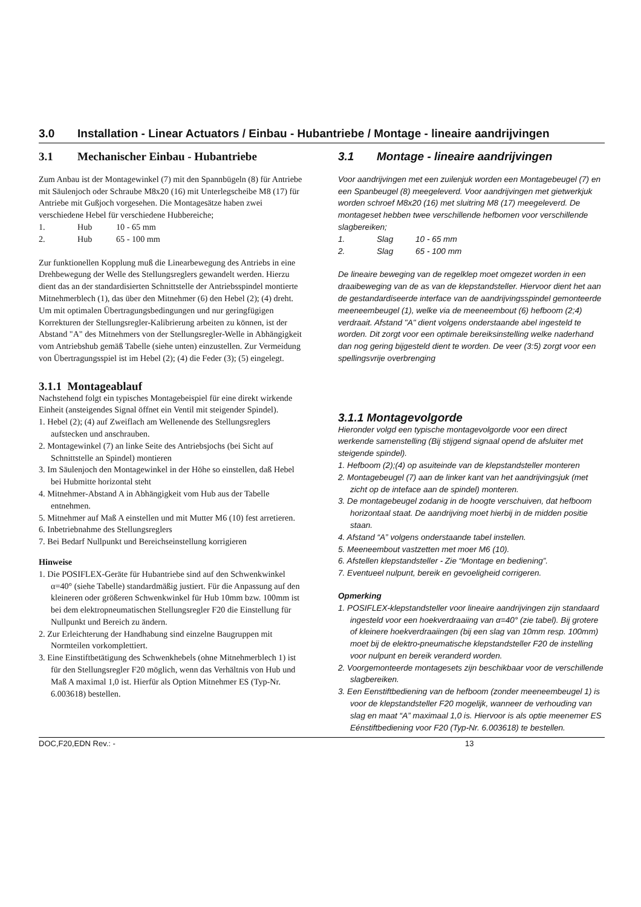3.0 Installation - Linear Actuators / Einbau - Hubantriebe / Montage - lineaire aandrijvingen
3.1 Mechanischer Einbau - Hubantriebe
Zum Anbau ist der Montagewinkel (7) mit den Spannbügeln (8) für Antriebe mit Säulenjoch oder Schraube M8x20 (16) mit Unterlegscheibe M8 (17) für Antriebe mit Gußjoch vorgesehen. Die Montagesätze haben zwei verschiedene Hebel für verschiedene Hubbereiche;
1. Hub 10 - 65 mm
2. Hub 65 - 100 mm
Zur funktionellen Kopplung muß die Linearbewegung des Antriebs in eine Drehbewegung der Welle des Stellungsreglers gewandelt werden. Hierzu dient das an der standardisierten Schnittstelle der Antriebsspindel montierte Mitnehmerblech (1), das über den Mitnehmer (6) den Hebel (2); (4) dreht. Um mit optimalen Übertragungsbedingungen und nur geringfügigen Korrekturen der Stellungsregler-Kalibrierung arbeiten zu können, ist der Abstand "A" des Mitnehmers von der Stellungsregler-Welle in Abhängigkeit vom Antriebshub gemäß Tabelle (siehe unten) einzustellen. Zur Vermeidung von Übertragungsspiel ist im Hebel (2); (4) die Feder (3); (5) eingelegt.
3.1.1 Montageablauf
Nachstehend folgt ein typisches Montagebeispiel für eine direkt wirkende Einheit (ansteigendes Signal öffnet ein Ventil mit steigender Spindel).
1. Hebel (2); (4) auf Zweiflach am Wellenende des Stellungsreglers aufstecken und anschrauben.
2. Montagewinkel (7) an linke Seite des Antriebsjochs (bei Sicht auf Schnittstelle an Spindel) montieren
3. Im Säulenjoch den Montagewinkel in der Höhe so einstellen, daß Hebel bei Hubmitte horizontal steht
4. Mitnehmer-Abstand A in Abhängigkeit vom Hub aus der Tabelle entnehmen.
5. Mitnehmer auf Maß A einstellen und mit Mutter M6 (10) fest arretieren.
6. Inbetriebnahme des Stellungsreglers
7. Bei Bedarf Nullpunkt und Bereichseinstellung korrigieren
Hinweise
1. Die POSIFLEX-Geräte für Hubantriebe sind auf den Schwenkwinkel α=40° (siehe Tabelle) standardmäßig justiert. Für die Anpassung auf den kleineren oder größeren Schwenkwinkel für Hub 10mm bzw. 100mm ist bei dem elektropneumatischen Stellungsregler F20 die Einstellung für Nullpunkt und Bereich zu ändern.
2. Zur Erleichterung der Handhabung sind einzelne Baugruppen mit Normteilen vorkomplettiert.
3. Eine Einstiftbetätigung des Schwenkhebels (ohne Mitnehmerblech 1) ist für den Stellungsregler F20 möglich, wenn das Verhältnis von Hub und Maß A maximal 1,0 ist. Hierfür als Option Mitnehmer ES (Typ-Nr. 6.003618) bestellen.
3.1 Montage - lineaire aandrijvingen
Voor aandrijvingen met een zuilenjuk worden een Montagebeugel (7) en een Spanbeugel (8) meegeleverd. Voor aandrijvingen met gietwerkjuk worden schroef M8x20 (16) met sluitring M8 (17) meegeleverd. De montageset hebben twee verschillende hefbomen voor verschillende slagbereiken;
1. Slag 10 - 65 mm
2. Slag 65 - 100 mm
De lineaire beweging van de regelklep moet omgezet worden in een draaibeweging van de as van de klepstandsteller. Hiervoor dient het aan de gestandardiseerde interface van de aandrijvingsspindel gemonteerde meeneembeugel (1), welke via de meeneembout (6) hefboom (2;4) verdraait. Afstand "A" dient volgens onderstaande abel ingesteld te worden. Dit zorgt voor een optimale bereiksinstelling welke naderhand dan nog gering bijgesteld dient te worden. De veer (3:5) zorgt voor een spellingsvrije overbrenging
3.1.1 Montagevolgorde
Hieronder volgd een typische montagevolgorde voor een direct werkende samenstelling (Bij stijgend signaal opend de afsluiter met steigende spindel).
1. Hefboom (2);(4) op asuiteinde van de klepstandsteller monteren
2. Montagebeugel (7) aan de linker kant van het aandrijvingsjuk (met zicht op de inteface aan de spindel) monteren.
3. De montagebeugel zodanig in de hoogte verschuiven, dat hefboom horizontaal staat. De aandrijving moet hierbij in de midden positie staan.
4. Afstand “A” volgens onderstaande tabel instellen.
5. Meeneembout vastzetten met moer M6 (10).
6. Afstellen klepstandsteller - Zie “Montage en bediening”.
7. Eventueel nulpunt, bereik en gevoeligheid corrigeren.
Opmerking
1. POSIFLEX-klepstandsteller voor lineaire aandrijvingen zijn standaard ingesteld voor een hoekverdraaiing van α=40° (zie tabel). Bij grotere of kleinere hoekverdraaiingen (bij een slag van 10mm resp. 100mm) moet bij de elektro-pneumatische klepstandsteller F20 de instelling voor nulpunt en bereik veranderd worden.
2. Voorgemonteerde montagesets zijn beschikbaar voor de verschillende slagbereiken.
3. Een Eenstiftbediening van de hefboom (zonder meeneembeugel 1) is voor de klepstandsteller F20 mogelijk, wanneer de verhouding van slag en maat “A” maximaal 1,0 is. Hiervoor is als optie meenemer ES Eénstiftbediening voor F20 (Typ-Nr. 6.003618) te bestellen.
DOC,F20,EDN Rev.: - 13